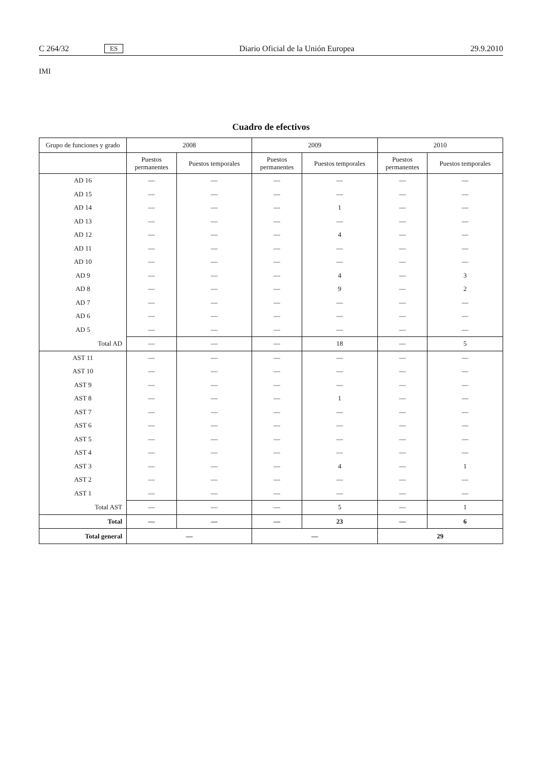C 264/32 ES Diario Oficial de la Unión Europea 29.9.2010
IMI
Cuadro de efectivos
| Grupo de funciones y grado | 2008 | | 2009 | | 2010 | |
| --- | --- | --- | --- | --- | --- | --- |
| | Puestos permanentes | Puestos temporales | Puestos permanentes | Puestos temporales | Puestos permanentes | Puestos temporales |
| AD 16 | — | — | — | — | — | — |
| AD 15 | — | — | — | — | — | — |
| AD 14 | — | — | — | 1 | — | — |
| AD 13 | — | — | — | — | — | — |
| AD 12 | — | — | — | 4 | — | — |
| AD 11 | — | — | — | — | — | — |
| AD 10 | — | — | — | — | — | — |
| AD 9 | — | — | — | 4 | — | 3 |
| AD 8 | — | — | — | 9 | — | 2 |
| AD 7 | — | — | — | — | — | — |
| AD 6 | — | — | — | — | — | — |
| AD 5 | — | — | — | — | — | — |
| Total AD | — | — | — | 18 | — | 5 |
| AST 11 | — | — | — | — | — | — |
| AST 10 | — | — | — | — | — | — |
| AST 9 | — | — | — | — | — | — |
| AST 8 | — | — | — | 1 | — | — |
| AST 7 | — | — | — | — | — | — |
| AST 6 | — | — | — | — | — | — |
| AST 5 | — | — | — | — | — | — |
| AST 4 | — | — | — | — | — | — |
| AST 3 | — | — | — | 4 | — | 1 |
| AST 2 | — | — | — | — | — | — |
| AST 1 | — | — | — | — | — | — |
| Total AST | — | — | — | 5 | — | 1 |
| Total | — | — | — | 23 | — | 6 |
| Total general | — | | — | | 29 | |